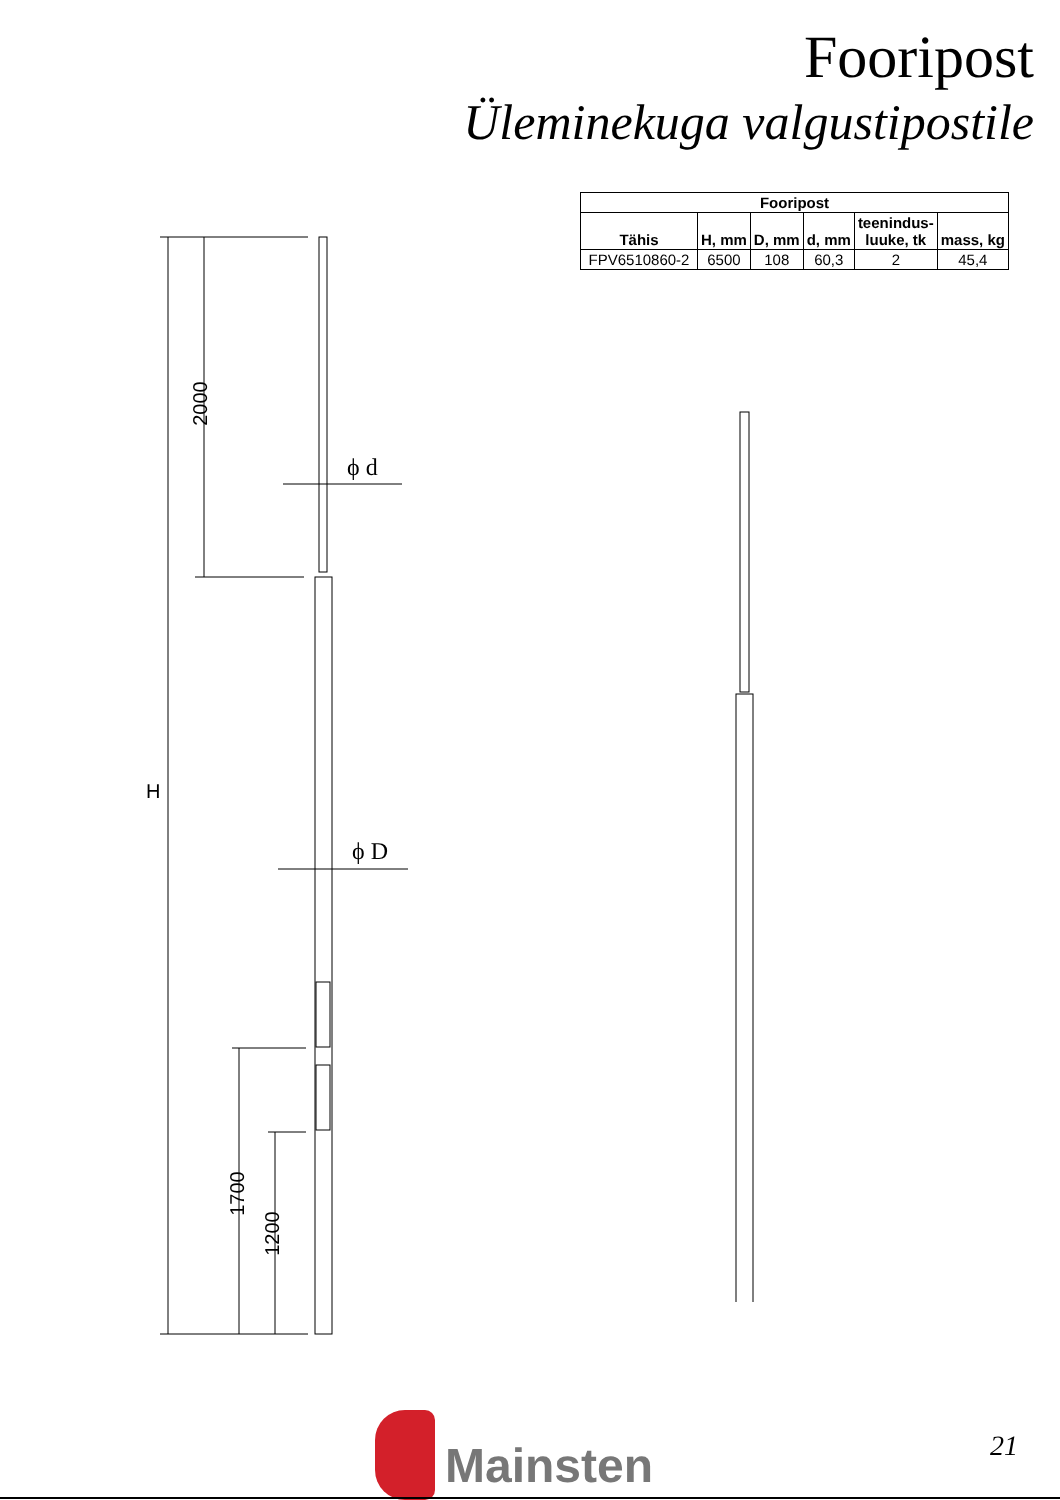Fooripost
Üleminekuga valgustipostile
2000
H
1700
1200
ϕ d
ϕ D
| Fooripost | | | | | |
| --- | --- | --- | --- | --- | --- |
| Tähis | H, mm | D, mm | d, mm | teenindus- luuke, tk | mass, kg |
| FPV6510860-2 | 6500 | 108 | 60,3 | 2 | 45,4 |
Mainsten
21